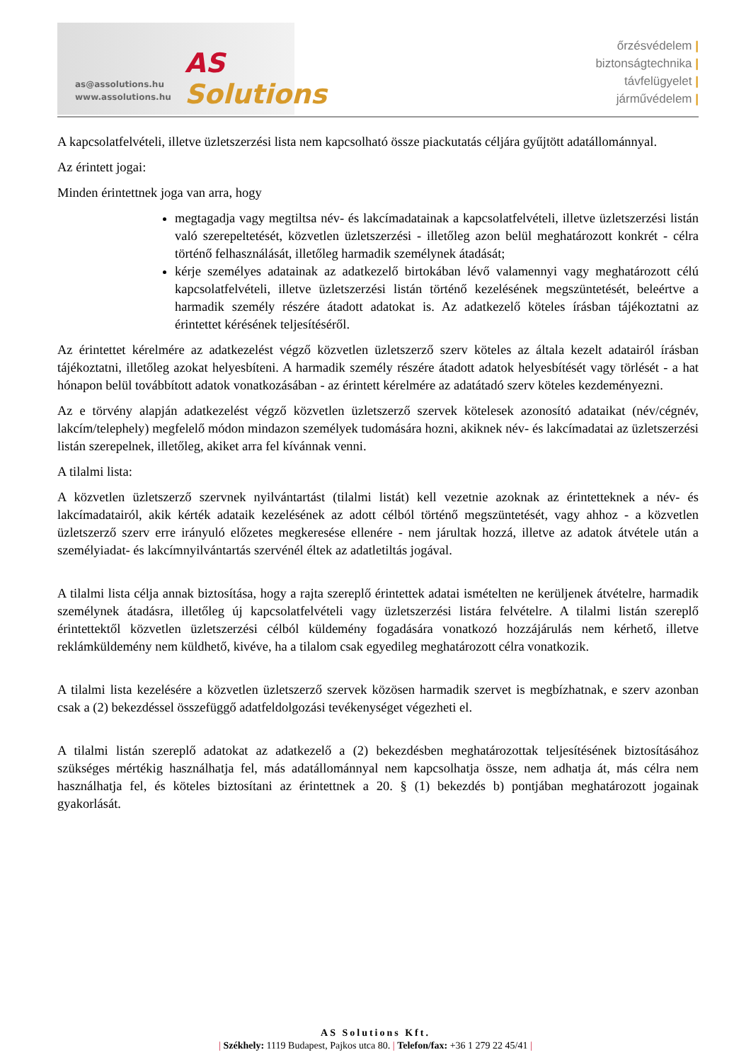as@assolutions.hu
www.assolutions.hu
AS Solutions
őrzésvédelem |
biztonságtechnika |
távfelügyelet |
járművédelem |
A kapcsolatfelvételi, illetve üzletszerzési lista nem kapcsolható össze piackutatás céljára gyűjtött adatállománnyal.
Az érintett jogai:
Minden érintettnek joga van arra, hogy
megtagadja vagy megtiltsa név- és lakcímadatainak a kapcsolatfelvételi, illetve üzletszerzési listán való szerepeltetését, közvetlen üzletszerzési - illetőleg azon belül meghatározott konkrét - célra történő felhasználását, illetőleg harmadik személynek átadását;
kérje személyes adatainak az adatkezelő birtokában lévő valamennyi vagy meghatározott célú kapcsolatfelvételi, illetve üzletszerzési listán történő kezelésének megszüntetését, beleértve a harmadik személy részére átadott adatokat is. Az adatkezelő köteles írásban tájékoztatni az érintettet kérésének teljesítéséről.
Az érintettet kérelmére az adatkezelést végző közvetlen üzletszerző szerv köteles az általa kezelt adatairól írásban tájékoztatni, illetőleg azokat helyesbíteni. A harmadik személy részére átadott adatok helyesbítését vagy törlését - a hat hónapon belül továbbított adatok vonatkozásában - az érintett kérelmére az adatátadó szerv köteles kezdeményezni.
Az e törvény alapján adatkezelést végző közvetlen üzletszerző szervek kötelesek azonosító adataikat (név/cégnév, lakcím/telephely) megfelelő módon mindazon személyek tudomására hozni, akiknek név- és lakcímadatai az üzletszerzési listán szerepelnek, illetőleg, akiket arra fel kívánnak venni.
A tilalmi lista:
A közvetlen üzletszerző szervnek nyilvántartást (tilalmi listát) kell vezetnie azoknak az érintetteknek a név- és lakcímadatairól, akik kérték adataik kezelésének az adott célból történő megszüntetését, vagy ahhoz - a közvetlen üzletszerző szerv erre irányuló előzetes megkeresése ellenére - nem járultak hozzá, illetve az adatok átvétele után a személyiadat- és lakcímnyilvántartás szervénél éltek az adatletiltás jogával.
A tilalmi lista célja annak biztosítása, hogy a rajta szereplő érintettek adatai ismételten ne kerüljenek átvételre, harmadik személynek átadásra, illetőleg új kapcsolatfelvételi vagy üzletszerzési listára felvételre. A tilalmi listán szereplő érintettektől közvetlen üzletszerzési célból küldemény fogadására vonatkozó hozzájárulás nem kérhető, illetve reklámküldemény nem küldhető, kivéve, ha a tilalom csak egyedileg meghatározott célra vonatkozik.
A tilalmi lista kezelésére a közvetlen üzletszerző szervek közösen harmadik szervet is megbízhatnak, e szerv azonban csak a (2) bekezdéssel összefüggő adatfeldolgozási tevékenységet végezheti el.
A tilalmi listán szereplő adatokat az adatkezelő a (2) bekezdésben meghatározottak teljesítésének biztosításához szükséges mértékig használhatja fel, más adatállománnyal nem kapcsolhatja össze, nem adhatja át, más célra nem használhatja fel, és köteles biztosítani az érintettnek a 20. § (1) bekezdés b) pontjában meghatározott jogainak gyakorlását.
AS Solutions Kft.
| Székhely: 1119 Budapest, Pajkos utca 80. | Telefon/fax: +36 1 279 22 45/41 |